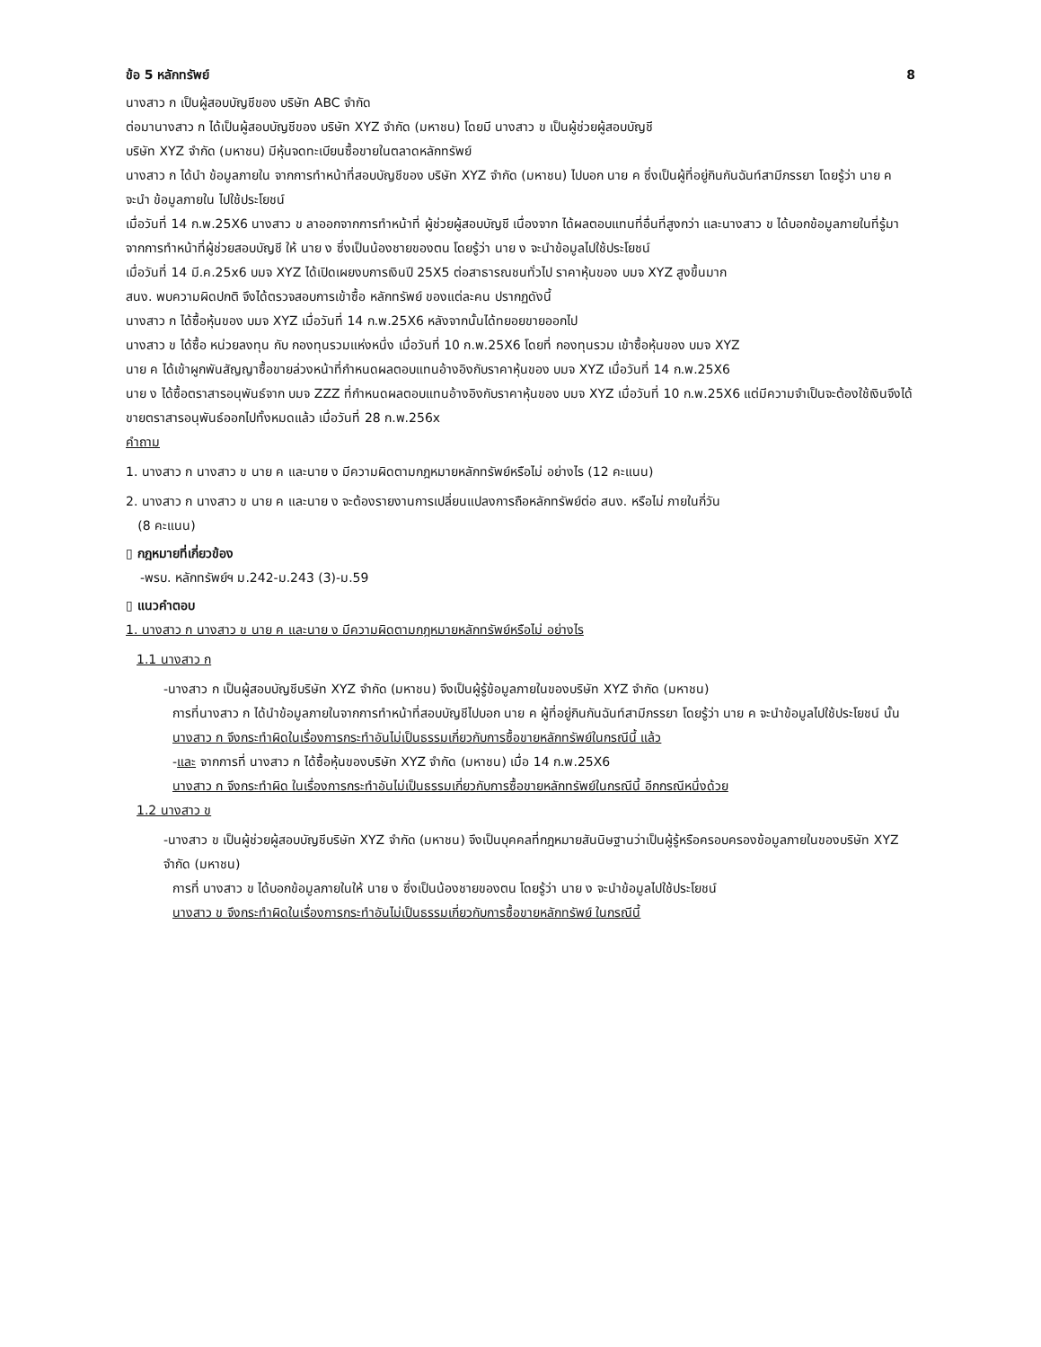ข้อ 5 หลักทรัพย์ 8
นางสาว ก เป็นผู้สอบบัญชีของ บริษัท ABC จำกัด
ต่อมานางสาว ก ได้เป็นผู้สอบบัญชีของ บริษัท XYZ จำกัด (มหาชน) โดยมี นางสาว ข เป็นผู้ช่วยผู้สอบบัญชี
บริษัท XYZ จำกัด (มหาชน) มีหุ้นจดทะเบียนซื้อขายในตลาดหลักทรัพย์
นางสาว ก ได้นำ ข้อมูลภายใน จากการทำหน้าที่สอบบัญชีของ บริษัท XYZ จำกัด (มหาชน) ไปบอก นาย ค ซึ่งเป็นผู้ที่อยู่กินกันฉันท์สามีภรรยา โดยรู้ว่า นาย ค จะนำ ข้อมูลภายใน ไปใช้ประโยชน์
เมื่อวันที่ 14 ก.พ.25X6 นางสาว ข ลาออกจากการทำหน้าที่ ผู้ช่วยผู้สอบบัญชี เนื่องจาก ได้ผลตอบแทนที่อื่นที่สูงกว่า และนางสาว ข ได้บอกข้อมูลภายในที่รู้มาจากการทำหน้าที่ผู้ช่วยสอบบัญชี ให้ นาย ง ซึ่งเป็นน้องชายของตน โดยรู้ว่า นาย ง จะนำข้อมูลไปใช้ประโยชน์
เมื่อวันที่ 14 มี.ค.25x6 บมจ XYZ ได้เปิดเผยงบการเงินปี 25X5 ต่อสาธารณชนทั่วไป ราคาหุ้นของ บมจ XYZ สูงขึ้นมาก
สนง. พบความผิดปกติ จึงได้ตรวจสอบการเข้าซื้อ หลักทรัพย์ ของแต่ละคน ปรากฏดังนี้
นางสาว ก ได้ซื้อหุ้นของ บมจ XYZ เมื่อวันที่ 14 ก.พ.25X6 หลังจากนั้นได้ทยอยขายออกไป
นางสาว ข ได้ซื้อ หน่วยลงทุน กับ กองทุนรวมแห่งหนึ่ง เมื่อวันที่ 10 ก.พ.25X6 โดยที่ กองทุนรวม เข้าซื้อหุ้นของ บมจ XYZ
นาย ค ได้เข้าผูกพันสัญญาซื้อขายล่วงหน้าที่กำหนดผลตอบแทนอ้างอิงกับราคาหุ้นของ บมจ XYZ เมื่อวันที่ 14 ก.พ.25X6
นาย ง ได้ซื้อตราสารอนุพันธ์จาก บมจ ZZZ ที่กำหนดผลตอบแทนอ้างอิงกับราคาหุ้นของ บมจ XYZ เมื่อวันที่ 10 ก.พ.25X6 แต่มีความจำเป็นจะต้องใช้เงินจึงได้ขายตราสารอนุพันธ์ออกไปทั้งหมดแล้ว เมื่อวันที่ 28 ก.พ.256x
คำถาม
1. นางสาว ก นางสาว ข นาย ค และนาย ง มีความผิดตามกฎหมายหลักทรัพย์หรือไม่ อย่างไร (12 คะแนน)
2. นางสาว ก นางสาว ข นาย ค และนาย ง จะต้องรายงานการเปลี่ยนแปลงการถือหลักทรัพย์ต่อ สนง. หรือไม่ ภายในกี่วัน
(8 คะแนน)
▯ กฎหมายที่เกี่ยวข้อง
-พรบ. หลักทรัพย์ฯ ม.242-ม.243 (3)-ม.59
▯ แนวคำตอบ
1. นางสาว ก นางสาว ข นาย ค และนาย ง มีความผิดตามกฎหมายหลักทรัพย์หรือไม่ อย่างไร
1.1 นางสาว ก
-นางสาว ก เป็นผู้สอบบัญชีบริษัท XYZ จำกัด (มหาชน) จึงเป็นผู้รู้ข้อมูลภายในของบริษัท XYZ จำกัด (มหาชน)
การที่นางสาว ก ได้นำข้อมูลภายในจากการทำหน้าที่สอบบัญชีไปบอก นาย ค ผู้ที่อยู่กินกันฉันท์สามีภรรยา โดยรู้ว่า นาย ค จะนำข้อมูลไปใช้ประโยชน์ นั้น
นางสาว ก จึงกระทำผิดในเรื่องการกระทำอันไม่เป็นธรรมเกี่ยวกับการซื้อขายหลักทรัพย์ในกรณีนี้ แล้ว
-และ จากการที่ นางสาว ก ได้ซื้อหุ้นของบริษัท XYZ จำกัด (มหาชน) เมื่อ 14 ก.พ.25X6
นางสาว ก จึงกระทำผิด ในเรื่องการกระทำอันไม่เป็นธรรมเกี่ยวกับการซื้อขายหลักทรัพย์ในกรณีนี้ อีกกรณีหนึ่งด้วย
1.2 นางสาว ข
-นางสาว ข เป็นผู้ช่วยผู้สอบบัญชีบริษัท XYZ จำกัด (มหาชน) จึงเป็นบุคคลที่กฎหมายสันนิษฐานว่าเป็นผู้รู้หรือครอบครองข้อมูลภายในของบริษัท XYZ จำกัด (มหาชน)
การที่ นางสาว ข ได้บอกข้อมูลภายในให้ นาย ง ซึ่งเป็นน้องชายของตน โดยรู้ว่า นาย ง จะนำข้อมูลไปใช้ประโยชน์
นางสาว ข จึงกระทำผิดในเรื่องการกระทำอันไม่เป็นธรรมเกี่ยวกับการซื้อขายหลักทรัพย์ ในกรณีนี้